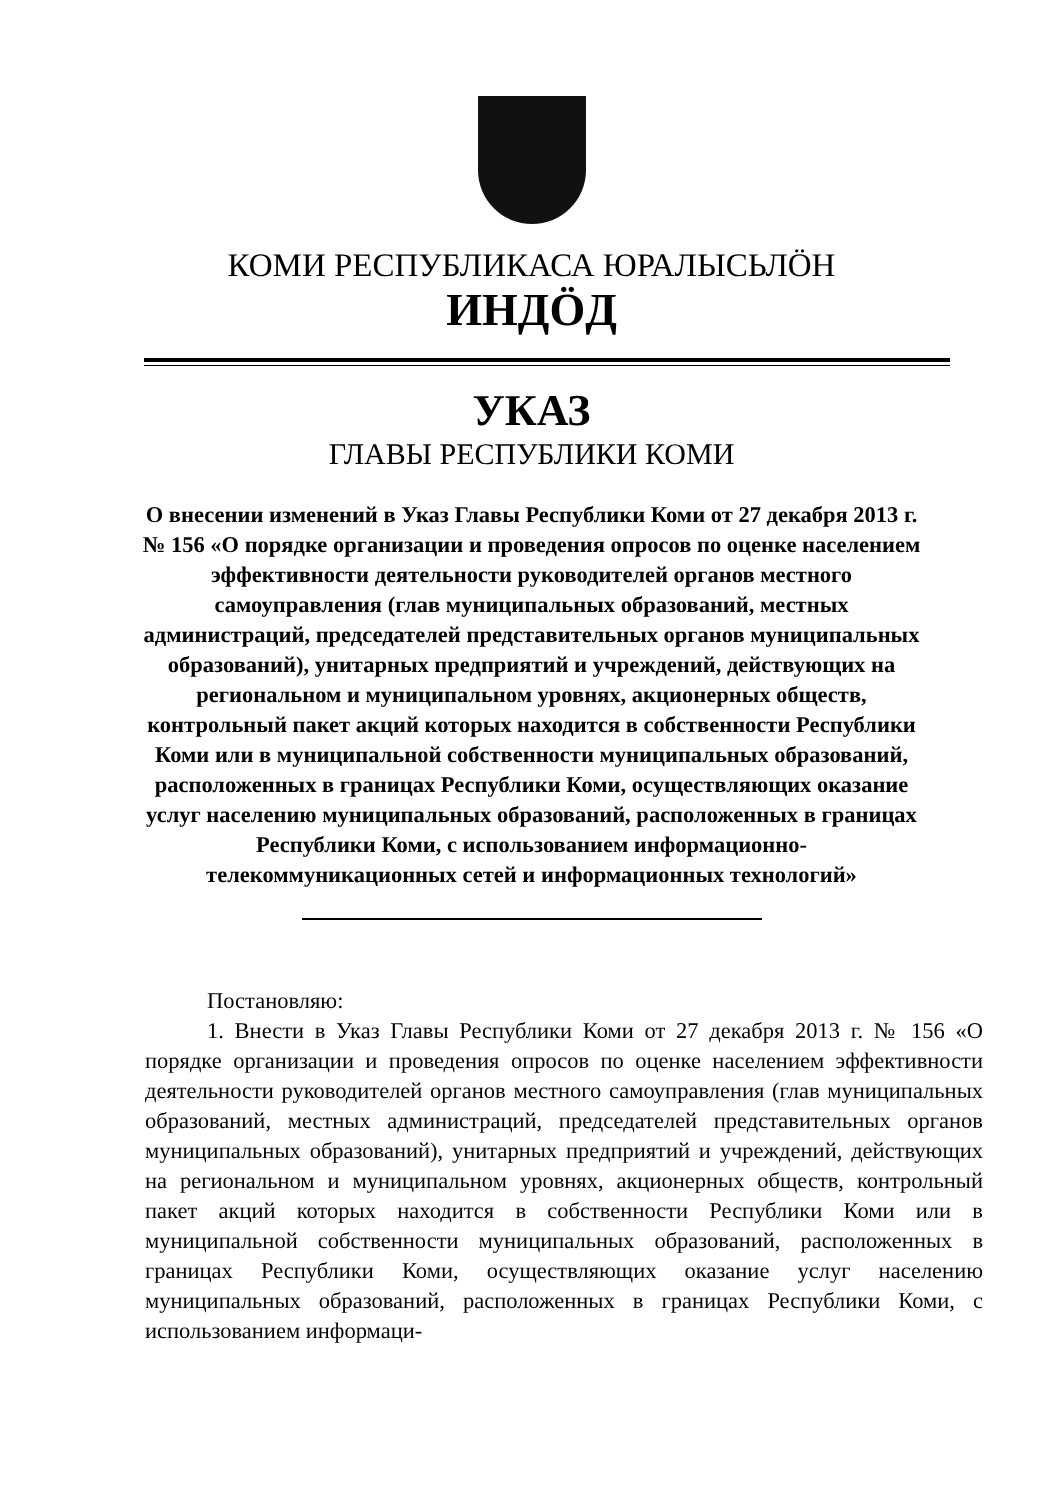КОМИ РЕСПУБЛИКАСА ЮРАЛЫСЬЛÖН
ИНДÖД
УКАЗ
ГЛАВЫ РЕСПУБЛИКИ КОМИ
О внесении изменений в Указ Главы Республики Коми от 27 декабря 2013 г. № 156 «О порядке организации и проведения опросов по оценке населением эффективности деятельности руководителей органов местного самоуправления (глав муниципальных образований, местных администраций, председателей представительных органов муниципальных образований), унитарных предприятий и учреждений, действующих на региональном и муниципальном уровнях, акционерных обществ, контрольный пакет акций которых находится в собственности Республики Коми или в муниципальной собственности муниципальных образований, расположенных в границах Республики Коми, осуществляющих оказание услуг населению муниципальных образований, расположенных в границах Республики Коми, с использованием информационно-телекоммуникационных сетей и информационных технологий»
Постановляю:
1. Внести в Указ Главы Республики Коми от 27 декабря 2013 г. № 156 «О порядке организации и проведения опросов по оценке населением эффективности деятельности руководителей органов местного самоуправления (глав муниципальных образований, местных администраций, председателей представительных органов муниципальных образований), унитарных предприятий и учреждений, действующих на региональном и муниципальном уровнях, акционерных обществ, контрольный пакет акций которых находится в собственности Республики Коми или в муниципальной собственности муниципальных образований, расположенных в границах Республики Коми, осуществляющих оказание услуг населению муниципальных образований, расположенных в границах Республики Коми, с использованием информаци-